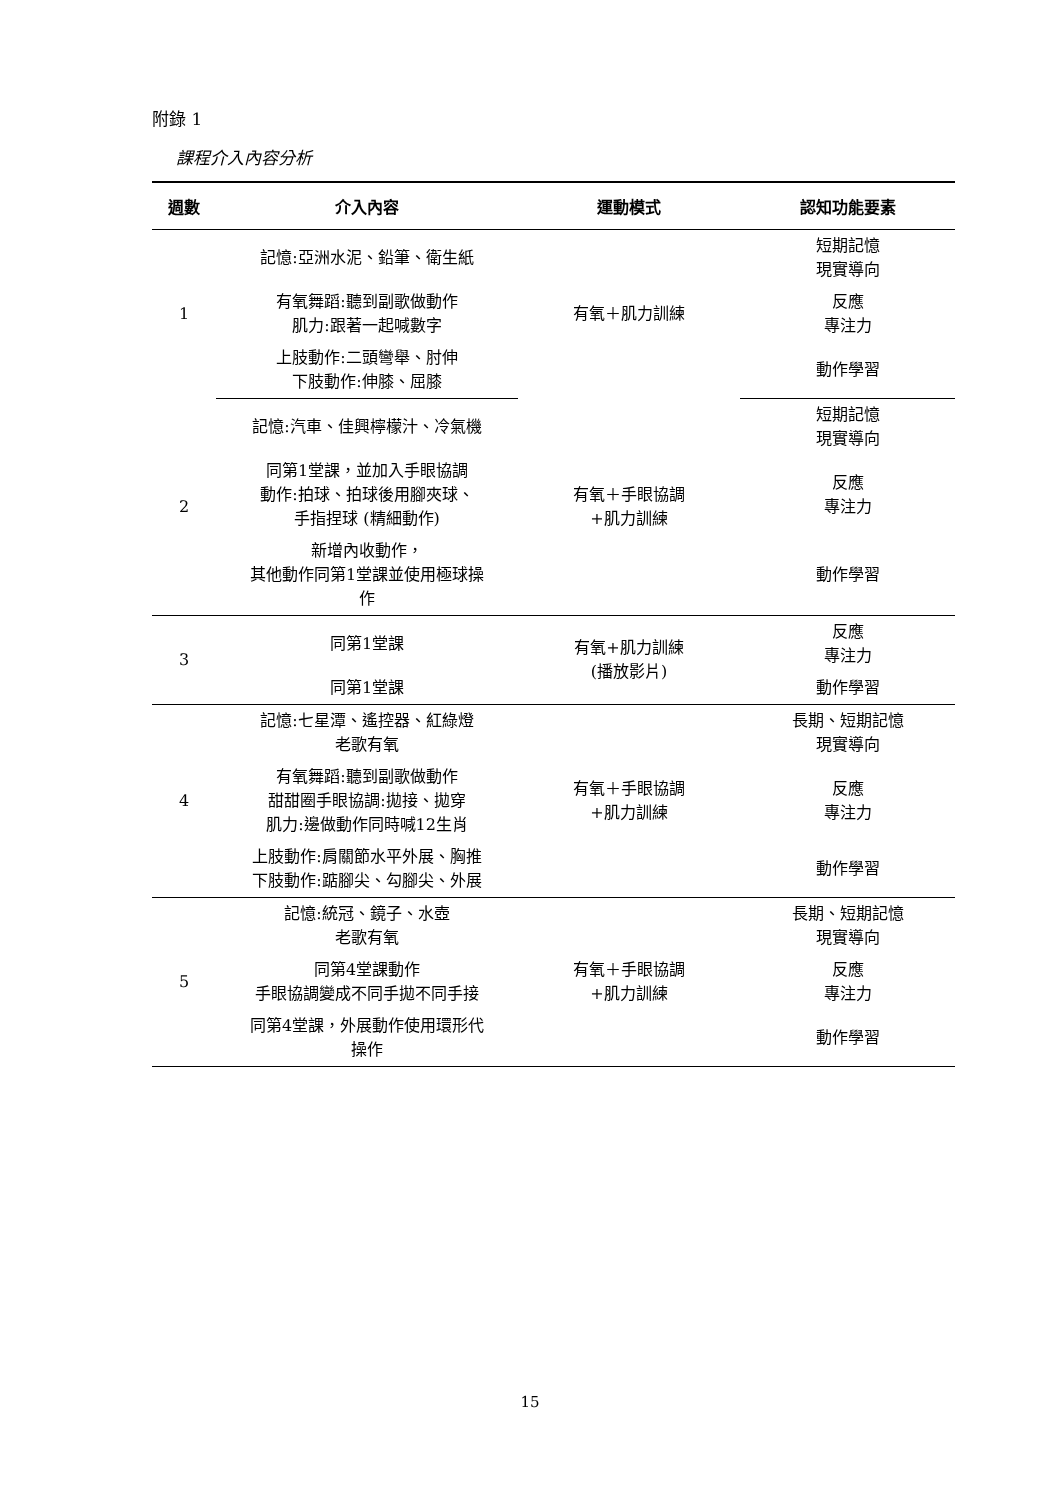附錄 1
課程介入內容分析
| 週數 | 介入內容 | 運動模式 | 認知功能要素 |
| --- | --- | --- | --- |
| 1 | 記憶:亞洲水泥、鉛筆、衛生紙 | 有氧＋肌力訓練 | 短期記憶 現實導向 |
| | 有氧舞蹈:聽到副歌做動作 肌力:跟著一起喊數字 | | 反應 專注力 |
| | 上肢動作:二頭彎舉、肘伸 下肢動作:伸膝、屈膝 | | 動作學習 |
| 2 | 記憶:汽車、佳興檸檬汁、冷氣機 | 有氧＋手眼協調 +肌力訓練 | 短期記憶 現實導向 |
| | 同第1堂課，並加入手眼協調 動作:拍球、拍球後用腳夾球、 手指捏球 (精細動作) | | 反應 專注力 |
| | 新增內收動作， 其他動作同第1堂課並使用極球操 作 | | 動作學習 |
| 3 | 同第1堂課 | 有氧+肌力訓練 (播放影片) | 反應 專注力 |
| | 同第1堂課 | | 動作學習 |
| 4 | 記憶:七星潭、遙控器、紅綠燈 老歌有氧 | 有氧＋手眼協調 +肌力訓練 | 長期、短期記憶 現實導向 |
| | 有氧舞蹈:聽到副歌做動作 甜甜圈手眼協調:拋接、拋穿 肌力:邊做動作同時喊12生肖 | | 反應 專注力 |
| | 上肢動作:肩關節水平外展、胸推 下肢動作:踮腳尖、勾腳尖、外展 | | 動作學習 |
| 5 | 記憶:統冠、鏡子、水壺 老歌有氧 | 有氧＋手眼協調 +肌力訓練 | 長期、短期記憶 現實導向 |
| | 同第4堂課動作 手眼協調變成不同手拋不同手接 | | 反應 專注力 |
| | 同第4堂課，外展動作使用環形代 操作 | | 動作學習 |
15